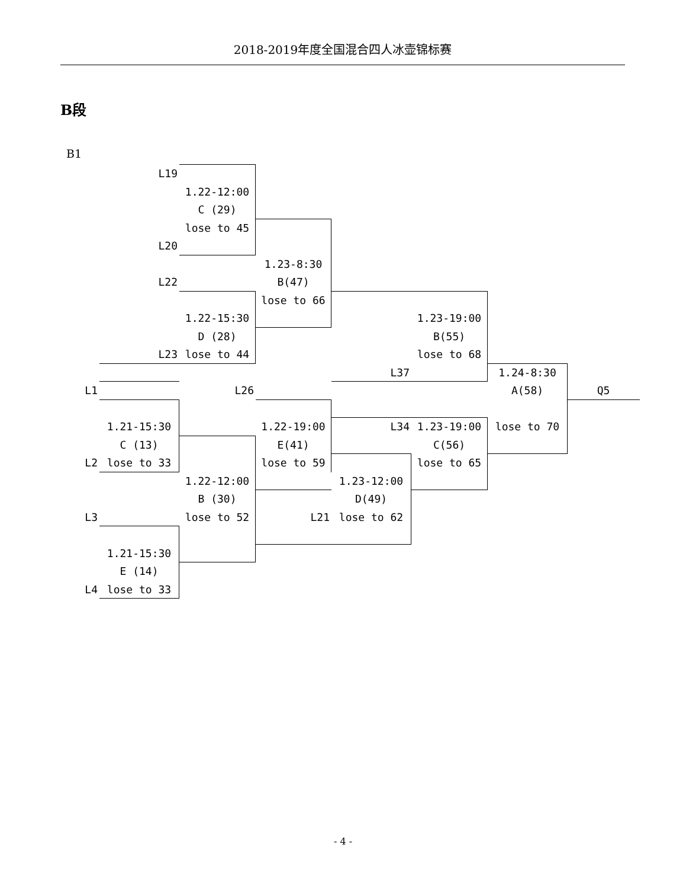2018-2019年度全国混合四人冰壶锦标赛
B段
B1
| | L19 | | | | | | |
| | | 1.22-12:00 | | | | | |
| | | C (29) | | | | | |
| | | lose to 45 | | | | | |
| | L20 | | | | | | |
| | | | 1.23-8:30 | | | | |
| | L22 | | B(47) | | | | |
| | | | lose to 66 | | | | |
| | | 1.22-15:30 | | | 1.23-19:00 | | |
| | | D (28) | | | B(55) | | |
| | L23 | lose to 44 | | | lose to 68 | | |
| | | | | L37 | | 1.24-8:30 | |
| L1 | | L26 | | | | A(58) | Q5 |
| | 1.21-15:30 | | 1.22-19:00 | L34 | 1.23-19:00 | lose to 70 | |
| | C (13) | | E(41) | | C(56) | | |
| L2 | lose to 33 | | lose to 59 | | lose to 65 | | |
| | | 1.22-12:00 | | 1.23-12:00 | | | |
| | | B (30) | | D(49) | | | |
| L3 | | lose to 52 | L21 | lose to 62 | | | |
| | 1.21-15:30 | | | | | | |
| | E (14) | | | | | | |
| L4 | lose to 33 | | | | | | |
- 4 -